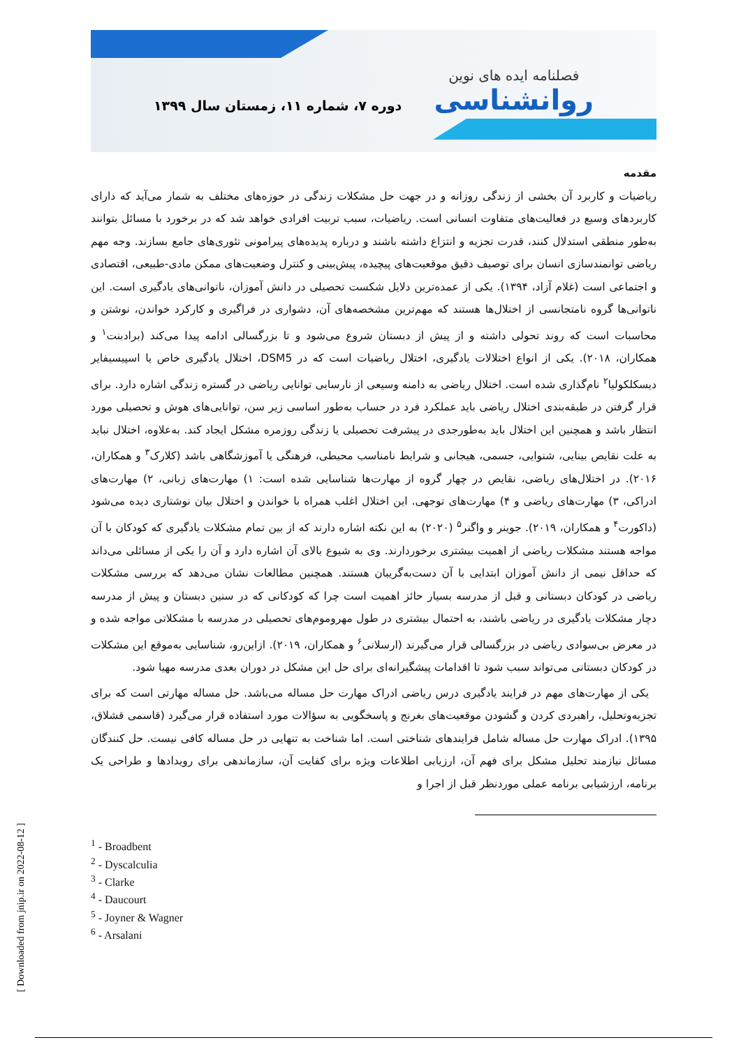فصلنامه ایده های نوین
روانشناسی
دوره ۷، شماره ۱۱، زمستان سال ۱۳۹۹
مقدمه
ریاضیات و کاربرد آن بخشی از زندگی روزانه و در جهت حل مشکلات زندگی در حوزه‌های مختلف به شمار می‌آید که دارای کاربردهای وسیع در فعالیت‌های متفاوت انسانی است. ریاضیات، سبب تربیت افرادی خواهد شد که در برخورد با مسائل بتوانند به‌طور منطقی استدلال کنند، قدرت تجزیه و انتزاع داشته باشند و درباره پدیده‌های پیرامونی تئوری‌های جامع بسازند. وجه مهم ریاضی توانمندسازی انسان برای توصیف دقیق موقعیت‌های پیچیده، پیش‌بینی و کنترل وضعیت‌های ممکن مادی-طبیعی، اقتصادی و اجتماعی است (غلام آزاد، ۱۳۹۴). یکی از عمده‌ترین دلایل شکست تحصیلی در دانش آموزان، ناتوانی‌های یادگیری است. این ناتوانی‌ها گروه نامتجانسی از اختلال‌ها هستند که مهم‌ترین مشخصه‌های آن، دشواری در فراگیری و کارکرد خواندن، نوشتن و محاسبات است که روند تحولی داشته و از پیش از دبستان شروع می‌شود و تا بزرگسالی ادامه پیدا می‌کند (برادبنت<sup>۱</sup> و همکاران، ۲۰۱۸). یکی از انواع اختلالات یادگیری، اختلال ریاضیات است که در DSM5، اختلال یادگیری خاص یا اسپیسیفایر دیسکلکولیا<sup>۲</sup> نام‌گذاری شده است. اختلال ریاضی به دامنه وسیعی از نارسایی توانایی ریاضی در گستره زندگی اشاره دارد. برای قرار گرفتن در طبقه‌بندی اختلال ریاضی باید عملکرد فرد در حساب به‌طور اساسی زیر سن، توانایی‌های هوش و تحصیلی مورد انتظار باشد و همچنین این اختلال باید به‌طورجدی در پیشرفت تحصیلی یا زندگی روزمره مشکل ایجاد کند. به‌علاوه، اختلال نباید به علت نقایص بینایی، شنوایی، جسمی، هیجانی و شرایط نامناسب محیطی، فرهنگی یا آموزشگاهی باشد (کلارک<sup>۳</sup> و همکاران، ۲۰۱۶). در اختلال‌های ریاضی، نقایص در چهار گروه از مهارت‌ها شناسایی شده است: ۱) مهارت‌های زبانی، ۲) مهارت‌های ادراکی، ۳) مهارت‌های ریاضی و ۴) مهارت‌های توجهی. این اختلال اغلب همراه با خواندن و اختلال بیان نوشتاری دیده می‌شود (داکورت<sup>۴</sup> و همکاران، ۲۰۱۹). جوینر و واگنر<sup>۵</sup> (۲۰۲۰) به این نکته اشاره دارند که از بین تمام مشکلات یادگیری که کودکان با آن مواجه هستند مشکلات ریاضی از اهمیت بیشتری برخوردارند. وی به شیوع بالای آن اشاره دارد و آن را یکی از مسائلی می‌داند که حداقل نیمی از دانش آموزان ابتدایی با آن دست‌به‌گریبان هستند. همچنین مطالعات نشان می‌دهد که بررسی مشکلات ریاضی در کودکان دبستانی و قبل از مدرسه بسیار حائز اهمیت است چرا که کودکانی که در سنین دبستان و پیش از مدرسه دچار مشکلات یادگیری در ریاضی باشند، به احتمال بیشتری در طول مهروموم‌های تحصیلی در مدرسه با مشکلاتی مواجه شده و در معرض بی‌سوادی ریاضی در بزرگسالی قرار می‌گیرند (ارسلانی<sup>۶</sup> و همکاران، ۲۰۱۹). ازاین‌رو، شناسایی به‌موقع این مشکلات در کودکان دبستانی می‌تواند سبب شود تا اقدامات پیشگیرانه‌ای برای حل این مشکل در دوران بعدی مدرسه مهیا شود.
یکی از مهارت‌های مهم در فرایند یادگیری درس ریاضی ادراک مهارت حل مساله می‌باشد. حل مساله مهارتی است که برای تجزیه‌وتحلیل، راهبردی کردن و گشودن موقعیت‌های بغرنج و پاسخگویی به سؤالات مورد استفاده قرار می‌گیرد (قاسمی قشلاق، ۱۳۹۵). ادراک مهارت حل مساله شامل فرایندهای شناختی است. اما شناخت به تنهایی در حل مساله کافی نیست. حل کنندگان مسائل نیازمند تحلیل مشکل برای فهم آن، ارزیابی اطلاعات ویژه برای کفایت آن، سازماندهی برای رویدادها و طراحی یک برنامه، ارزشیابی برنامه عملی موردنظر قبل از اجرا و
<sup>1</sup> - Broadbent
<sup>2</sup> - Dyscalculia
<sup>3</sup> - Clarke
<sup>4</sup> - Daucourt
<sup>5</sup> - Joyner & Wagner
<sup>6</sup> - Arsalani
[ Downloaded from jnip.ir on 2022-08-12 ]